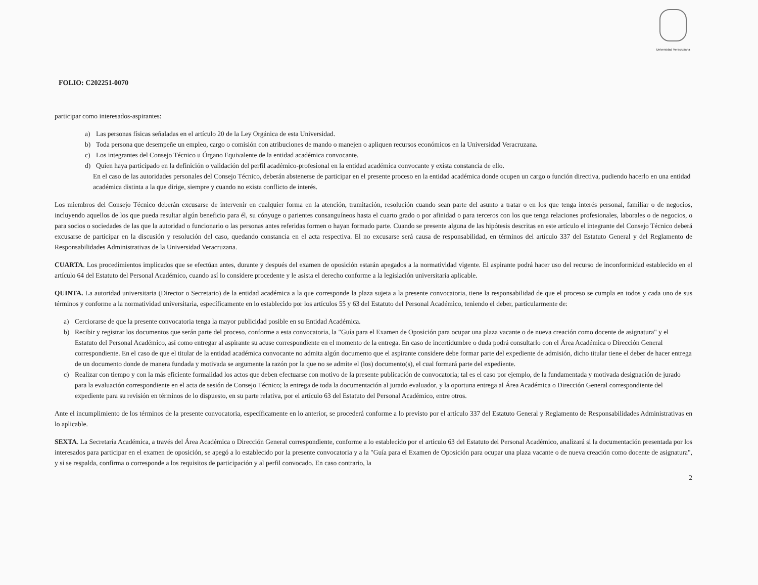Universidad Veracruzana
FOLIO: C202251-0070
participar como interesados-aspirantes:
a) Las personas físicas señaladas en el artículo 20 de la Ley Orgánica de esta Universidad.
b) Toda persona que desempeñe un empleo, cargo o comisión con atribuciones de mando o manejen o apliquen recursos económicos en la Universidad Veracruzana.
c) Los integrantes del Consejo Técnico u Órgano Equivalente de la entidad académica convocante.
d) Quien haya participado en la definición o validación del perfil académico-profesional en la entidad académica convocante y exista constancia de ello.
En el caso de las autoridades personales del Consejo Técnico, deberán abstenerse de participar en el presente proceso en la entidad académica donde ocupen un cargo o función directiva, pudiendo hacerlo en una entidad académica distinta a la que dirige, siempre y cuando no exista conflicto de interés.
Los miembros del Consejo Técnico deberán excusarse de intervenir en cualquier forma en la atención, tramitación, resolución cuando sean parte del asunto a tratar o en los que tenga interés personal, familiar o de negocios, incluyendo aquellos de los que pueda resultar algún beneficio para él, su cónyuge o parientes consanguíneos hasta el cuarto grado o por afinidad o para terceros con los que tenga relaciones profesionales, laborales o de negocios, o para socios o sociedades de las que la autoridad o funcionario o las personas antes referidas formen o hayan formado parte. Cuando se presente alguna de las hipótesis descritas en este artículo el integrante del Consejo Técnico deberá excusarse de participar en la discusión y resolución del caso, quedando constancia en el acta respectiva. El no excusarse será causa de responsabilidad, en términos del artículo 337 del Estatuto General y del Reglamento de Responsabilidades Administrativas de la Universidad Veracruzana.
CUARTA. Los procedimientos implicados que se efectúan antes, durante y después del examen de oposición estarán apegados a la normatividad vigente. El aspirante podrá hacer uso del recurso de inconformidad establecido en el artículo 64 del Estatuto del Personal Académico, cuando así lo considere procedente y le asista el derecho conforme a la legislación universitaria aplicable.
QUINTA. La autoridad universitaria (Director o Secretario) de la entidad académica a la que corresponde la plaza sujeta a la presente convocatoria, tiene la responsabilidad de que el proceso se cumpla en todos y cada uno de sus términos y conforme a la normatividad universitaria, específicamente en lo establecido por los artículos 55 y 63 del Estatuto del Personal Académico, teniendo el deber, particularmente de:
a) Cerciorarse de que la presente convocatoria tenga la mayor publicidad posible en su Entidad Académica.
b) Recibir y registrar los documentos que serán parte del proceso, conforme a esta convocatoria, la "Guía para el Examen de Oposición para ocupar una plaza vacante o de nueva creación como docente de asignatura" y el Estatuto del Personal Académico, así como entregar al aspirante su acuse correspondiente en el momento de la entrega. En caso de incertidumbre o duda podrá consultarlo con el Área Académica o Dirección General correspondiente. En el caso de que el titular de la entidad académica convocante no admita algún documento que el aspirante considere debe formar parte del expediente de admisión, dicho titular tiene el deber de hacer entrega de un documento donde de manera fundada y motivada se argumente la razón por la que no se admite el (los) documento(s), el cual formará parte del expediente.
c) Realizar con tiempo y con la más eficiente formalidad los actos que deben efectuarse con motivo de la presente publicación de convocatoria; tal es el caso por ejemplo, de la fundamentada y motivada designación de jurado para la evaluación correspondiente en el acta de sesión de Consejo Técnico; la entrega de toda la documentación al jurado evaluador, y la oportuna entrega al Área Académica o Dirección General correspondiente del expediente para su revisión en términos de lo dispuesto, en su parte relativa, por el artículo 63 del Estatuto del Personal Académico, entre otros.
Ante el incumplimiento de los términos de la presente convocatoria, específicamente en lo anterior, se procederá conforme a lo previsto por el artículo 337 del Estatuto General y Reglamento de Responsabilidades Administrativas en lo aplicable.
SEXTA. La Secretaría Académica, a través del Área Académica o Dirección General correspondiente, conforme a lo establecido por el artículo 63 del Estatuto del Personal Académico, analizará si la documentación presentada por los interesados para participar en el examen de oposición, se apegó a lo establecido por la presente convocatoria y a la "Guía para el Examen de Oposición para ocupar una plaza vacante o de nueva creación como docente de asignatura", y si se respalda, confirma o corresponde a los requisitos de participación y al perfil convocado. En caso contrario, la
2